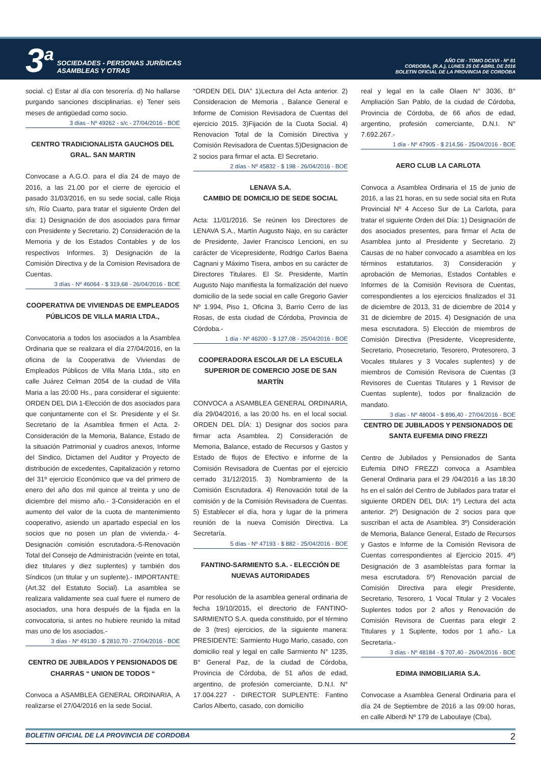3<sup>a</sup>
SOCIEDADES - PERSONAS JURÍDICAS
ASAMBLEAS Y OTRAS
AÑO CIII - TOMO DCXVI - Nº 81
CORDOBA, (R.A.), LUNES 25 DE ABRIL DE 2016
BOLETIN OFICIAL DE LA PROVINCIA DE CORDOBA
social. c) Estar al día con tesorería. d) No hallarse purgando sanciones disciplinarias. e) Tener seis meses de antigüedad como socio.
3 días - Nº 49262 - s/c - 27/04/2016 - BOE
CENTRO TRADICIONALISTA GAUCHOS DEL GRAL. SAN MARTIN
Convocase a A.G.O. para el día 24 de mayo de 2016, a las 21.00 por el cierre de ejercicio el pasado 31/03/2016, en su sede social, calle Rioja s/n, Río Cuarto, para tratar el siguiente Orden del día: 1) Designación de dos asociados para firmar con Presidente y Secretario. 2) Consideración de la Memoria y de los Estados Contables y de los respectivos Informes. 3) Designación de la Comisión Directiva y de la Comision Revisadora de Cuentas.
3 días - Nº 46064 - $ 319,68 - 26/04/2016 - BOE
COOPERATIVA DE VIVIENDAS DE EMPLEADOS PÚBLICOS DE VILLA MARIA LTDA.,
Convocatoria a todos los asociados a la Asamblea Ordinaria que se realizara el día 27/04/2016, en la oficina de la Cooperativa de Viviendas de Empleados Públicos de Villa Maria Ltda., sito en calle Juárez Celman 2054 de la ciudad de Villa Maria a las 20:00 Hs., para considerar el siguiente: ORDEN DEL DIA 1-Elección de dos asociados para que conjuntamente con el Sr. Presidente y el Sr. Secretario de la Asamblea firmen el Acta. 2-Consideración de la Memoria, Balance, Estado de la situación Patrimonial y cuadros anexos, Informe del Sindico, Dictamen del Auditor y Proyecto de distribución de excedentes, Capitalización y retorno del 31º ejercicio Económico que va del primero de enero del año dos mil quince al treinta y uno de diciembre del mismo año.- 3-Consideración en el aumento del valor de la cuota de mantenimiento cooperativo, asiendo un apartado especial en los socios que no posen un plan de vivienda.- 4-Designación comisión escrutadora.-5-Renovación Total del Consejo de Administración (veinte en total, diez titulares y diez suplentes) y también dos Síndicos (un titular y un suplente).- IMPORTANTE: (Art.32 del Estatuto Social). La asamblea se realizara validamente sea cual fuere el numero de asociados, una hora después de la fijada en la convocatoria, si antes no hubiere reunido la mitad mas uno de los asociados.-
3 días - Nº 49130 - $ 2810,70 - 27/04/2016 - BOE
CENTRO DE JUBILADOS Y PENSIONADOS DE CHARRAS “ UNION DE TODOS “
Convoca a ASAMBLEA GENERAL ORDINARIA, A realizarse el 27/04/2016 en la sede Social.
“ORDEN DEL DIA” 1)Lectura del Acta anterior. 2) Consideracion de Memoria , Balance General e Informe de Comision Revisadora de Cuentas del ejercicio 2015. 3)Fijación de la Cuota Social. 4) Renovacion Total de la Comisión Directiva y Comisión Revisadora de Cuentas.5)Designacion de 2 socios para firmar el acta. El Secretario.
2 días - Nº 45832 - $ 198 - 26/04/2016 - BOE
LENAVA S.A.
CAMBIO DE DOMICILIO DE SEDE SOCIAL
Acta: 11/01/2016. Se reúnen los Directores de LENAVA S.A., Martín Augusto Najo, en su carácter de Presidente, Javier Francisco Lencioni, en su carácter de Vicepresidente, Rodrigo Carlos Baena Cagnani y Máximo Tisera, ambos en su carácter de Directores Titulares. El Sr. Presidente, Martín Augusto Najo manifiesta la formalización del nuevo domicilio de la sede social en calle Gregorio Gavier Nº 1.994, Piso 1, Oficina 3, Barrio Cerro de las Rosas, de esta ciudad de Córdoba, Provincia de Córdoba.-
1 día - Nº 46200 - $ 127,08 - 25/04/2016 - BOE
COOPERADORA ESCOLAR DE LA ESCUELA SUPERIOR DE COMERCIO JOSE DE SAN MARTÍN
CONVOCA a ASAMBLEA GENERAL ORDINARIA, día 29/04/2016, a las 20:00 hs. en el local social. ORDEN DEL DÍA: 1) Designar dos socios para firmar acta Asamblea. 2) Consideración de Memoria, Balance, estado de Recursos y Gastos y Estado de flujos de Efectivo e informe de la Comisión Revisadora de Cuentas por el ejercicio cerrado 31/12/2015. 3) Nombramiento de la Comisión Escrutadora. 4) Renovación total de la comisión y de la Comisión Revisadora de Cuentas. 5) Establecer el día, hora y lugar de la primera reunión de la nueva Comisión Directiva. La Secretaría.
5 días - Nº 47193 - $ 882 - 25/04/2016 - BOE
FANTINO-SARMIENTO S.A. - ELECCIÓN DE NUEVAS AUTORIDADES
Por resolución de la asamblea general ordinaria de fecha 19/10/2015, el directorio de FANTINO-SARMIENTO S.A. queda constituido, por el término de 3 (tres) ejercicios, de la siguiente manera: PRESIDENTE: Sarmiento Hugo Mario, casado, con domicilio real y legal en calle Sarmiento N° 1235, B° General Paz, de la ciudad de Córdoba, Provincia de Córdoba, de 51 años de edad, argentino, de profesión comerciante, D.N.I. N° 17.004.227 - DIRECTOR SUPLENTE: Fantino Carlos Alberto, casado, con domicilio
real y legal en la calle Olaen N° 3036, B° Ampliación San Pablo, de la ciudad de Córdoba, Provincia de Córdoba, de 66 años de edad, argentino, profesión comerciante, D.N.I. N° 7.692.267.-
1 día - Nº 47905 - $ 214,56 - 25/04/2016 - BOE
AERO CLUB LA CARLOTA
Convoca a Asamblea Ordinaria el 15 de junio de 2016, a las 21 horas, en su sede social sita en Ruta Provincial Nº 4 Acceso Sur de La Carlota, para tratar el siguiente Orden del Día: 1) Designación de dos asociados presentes, para firmar el Acta de Asamblea junto al Presidente y Secretario. 2) Causas de no haber convocado a asamblea en los términos estatutarios. 3) Consideración y aprobación de Memorias, Estados Contables e Informes de la Comisión Revisora de Cuentas, correspondientes a los ejercicios finalizados el 31 de diciembre de 2013, 31 de diciembre de 2014 y 31 de diciembre de 2015. 4) Designación de una mesa escrutadora. 5) Elección de miembros de Comisión Directiva (Presidente, Vicepresidente, Secretario, Prosecretario, Tesorero, Protesorero, 3 Vocales titulares y 3 Vocales suplentes) y de miembros de Comisión Revisora de Cuentas (3 Revisores de Cuentas Titulares y 1 Revisor de Cuentas suplente), todos por finalización de mandato.
3 días - Nº 48004 - $ 896,40 - 27/04/2016 - BOE
CENTRO DE JUBILADOS Y PENSIONADOS DE SANTA EUFEMIA DINO FREZZI
Centro de Jubilados y Pensionados de Santa Eufemia DINO FREZZI convoca a Asamblea General Ordinaria para el 29 /04/2016 a las 18:30 hs en el salón del Centro de Jubilados para tratar el siguiente ORDEN DEL DIA: 1º) Lectura del acta anterior. 2º) Designación de 2 socios para que suscriban el acta de Asamblea. 3º) Consideración de Memoria, Balance General, Estado de Recursos y Gastos e Informe de la Comisión Revisora de Cuentas correspondientes al Ejercicio 2015. 4º) Designación de 3 asambleístas para formar la mesa escrutadora. 5º) Renovación parcial de Comisión Directiva para elegir Presidente, Secretario, Tesorero, 1 Vocal Titular y 2 Vocales Suplentes todos por 2 años y Renovación de Comisión Revisora de Cuentas para elegir 2 Titulares y 1 Suplente, todos por 1 año.- La Secretaria.-
3 días - Nº 48184 - $ 707,40 - 26/04/2016 - BOE
EDIMA INMOBILIARIA S.A.
Convocase a Asamblea General Ordinaria para el día 24 de Septiembre de 2016 a las 09:00 horas, en calle Alberdi Nº 179 de Laboulaye (Cba),
BOLETIN OFICIAL DE LA PROVINCIA DE CORDOBA 2